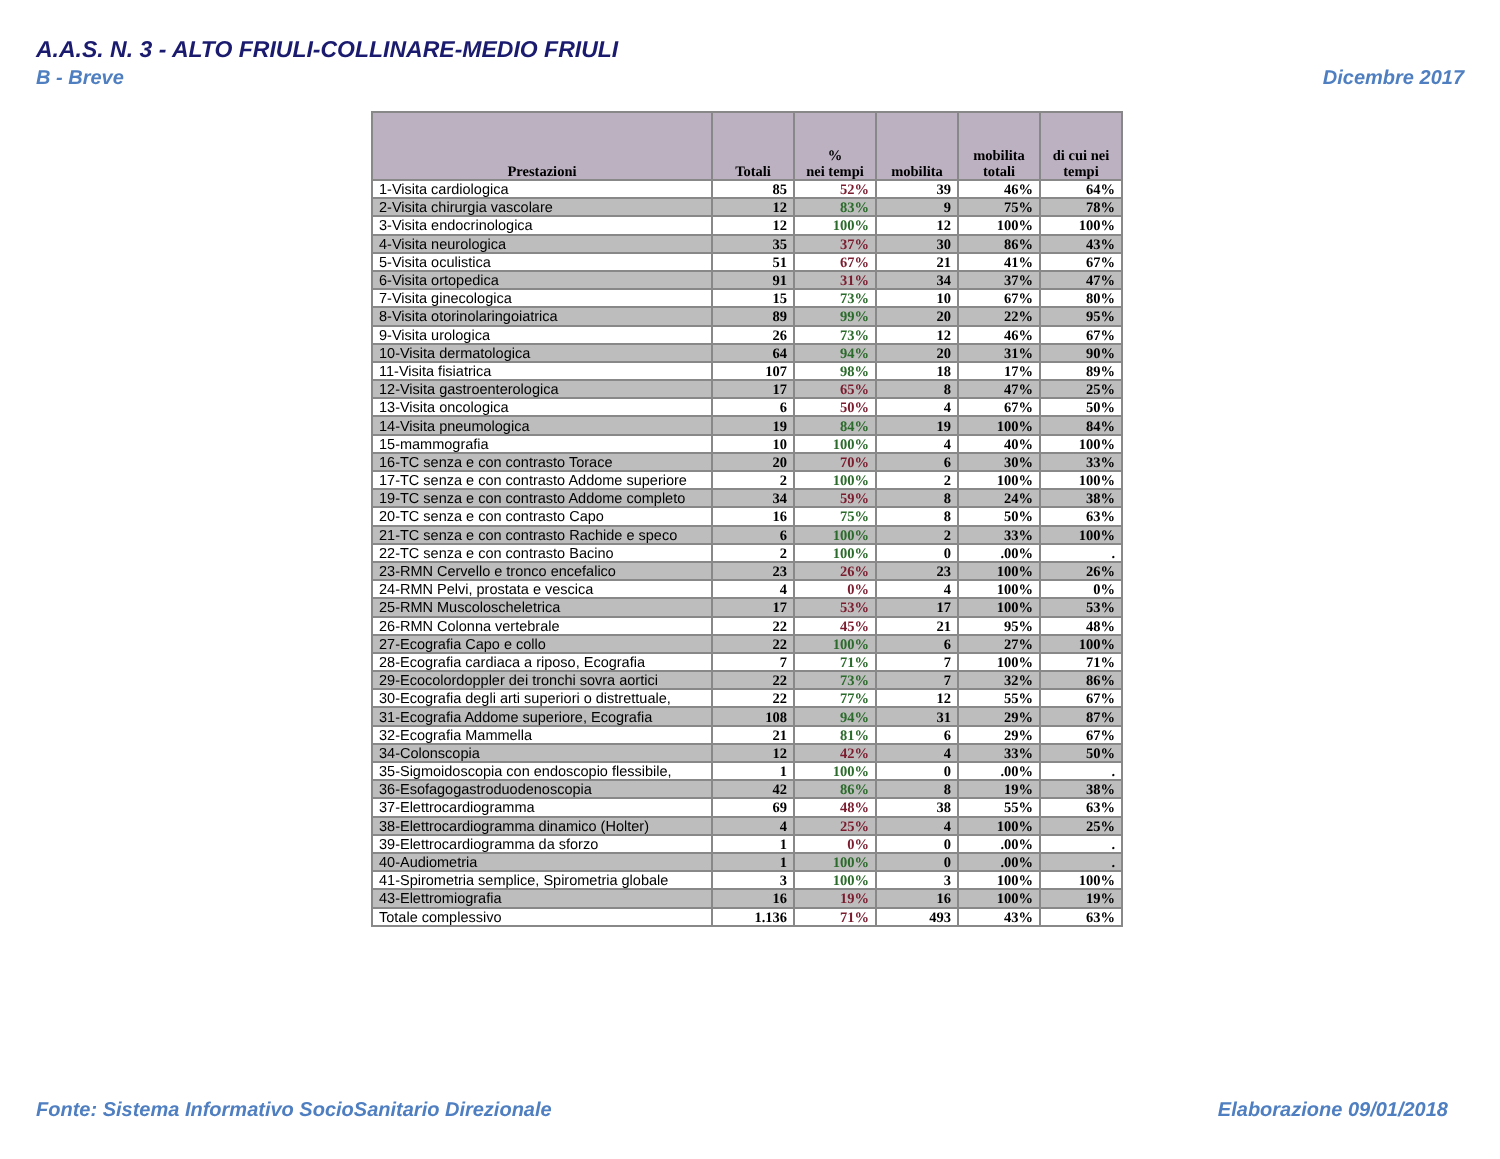A.A.S. N. 3 - ALTO FRIULI-COLLINARE-MEDIO FRIULI
B - Breve Dicembre 2017
| Prestazioni | Totali | % nei tempi | mobilita | mobilita totali | di cui nei tempi |
| --- | --- | --- | --- | --- | --- |
| 1-Visita cardiologica | 85 | 52% | 39 | 46% | 64% |
| 2-Visita chirurgia vascolare | 12 | 83% | 9 | 75% | 78% |
| 3-Visita endocrinologica | 12 | 100% | 12 | 100% | 100% |
| 4-Visita neurologica | 35 | 37% | 30 | 86% | 43% |
| 5-Visita oculistica | 51 | 67% | 21 | 41% | 67% |
| 6-Visita ortopedica | 91 | 31% | 34 | 37% | 47% |
| 7-Visita ginecologica | 15 | 73% | 10 | 67% | 80% |
| 8-Visita otorinolaringoiatrica | 89 | 99% | 20 | 22% | 95% |
| 9-Visita urologica | 26 | 73% | 12 | 46% | 67% |
| 10-Visita dermatologica | 64 | 94% | 20 | 31% | 90% |
| 11-Visita fisiatrica | 107 | 98% | 18 | 17% | 89% |
| 12-Visita gastroenterologica | 17 | 65% | 8 | 47% | 25% |
| 13-Visita oncologica | 6 | 50% | 4 | 67% | 50% |
| 14-Visita pneumologica | 19 | 84% | 19 | 100% | 84% |
| 15-mammografia | 10 | 100% | 4 | 40% | 100% |
| 16-TC senza e con contrasto Torace | 20 | 70% | 6 | 30% | 33% |
| 17-TC senza e con contrasto Addome superiore | 2 | 100% | 2 | 100% | 100% |
| 19-TC senza e con contrasto Addome completo | 34 | 59% | 8 | 24% | 38% |
| 20-TC senza e con contrasto Capo | 16 | 75% | 8 | 50% | 63% |
| 21-TC senza e con contrasto Rachide e speco | 6 | 100% | 2 | 33% | 100% |
| 22-TC senza e con contrasto Bacino | 2 | 100% | 0 | .00% | . |
| 23-RMN Cervello e tronco encefalico | 23 | 26% | 23 | 100% | 26% |
| 24-RMN Pelvi, prostata e vescica | 4 | 0% | 4 | 100% | 0% |
| 25-RMN Muscoloscheletrica | 17 | 53% | 17 | 100% | 53% |
| 26-RMN Colonna vertebrale | 22 | 45% | 21 | 95% | 48% |
| 27-Ecografia Capo e collo | 22 | 100% | 6 | 27% | 100% |
| 28-Ecografia cardiaca a riposo, Ecografia | 7 | 71% | 7 | 100% | 71% |
| 29-Ecocolordoppler dei tronchi sovra aortici | 22 | 73% | 7 | 32% | 86% |
| 30-Ecografia degli arti superiori o distrettuale, | 22 | 77% | 12 | 55% | 67% |
| 31-Ecografia Addome superiore, Ecografia | 108 | 94% | 31 | 29% | 87% |
| 32-Ecografia Mammella | 21 | 81% | 6 | 29% | 67% |
| 34-Colonscopia | 12 | 42% | 4 | 33% | 50% |
| 35-Sigmoidoscopia con endoscopio flessibile, | 1 | 100% | 0 | .00% | . |
| 36-Esofagogastroduodenoscopia | 42 | 86% | 8 | 19% | 38% |
| 37-Elettrocardiogramma | 69 | 48% | 38 | 55% | 63% |
| 38-Elettrocardiogramma dinamico (Holter) | 4 | 25% | 4 | 100% | 25% |
| 39-Elettrocardiogramma da sforzo | 1 | 0% | 0 | .00% | . |
| 40-Audiometria | 1 | 100% | 0 | .00% | . |
| 41-Spirometria semplice, Spirometria globale | 3 | 100% | 3 | 100% | 100% |
| 43-Elettromiografia | 16 | 19% | 16 | 100% | 19% |
| Totale complessivo | 1.136 | 71% | 493 | 43% | 63% |
Fonte: Sistema Informativo SocioSanitario Direzionale
Elaborazione 09/01/2018